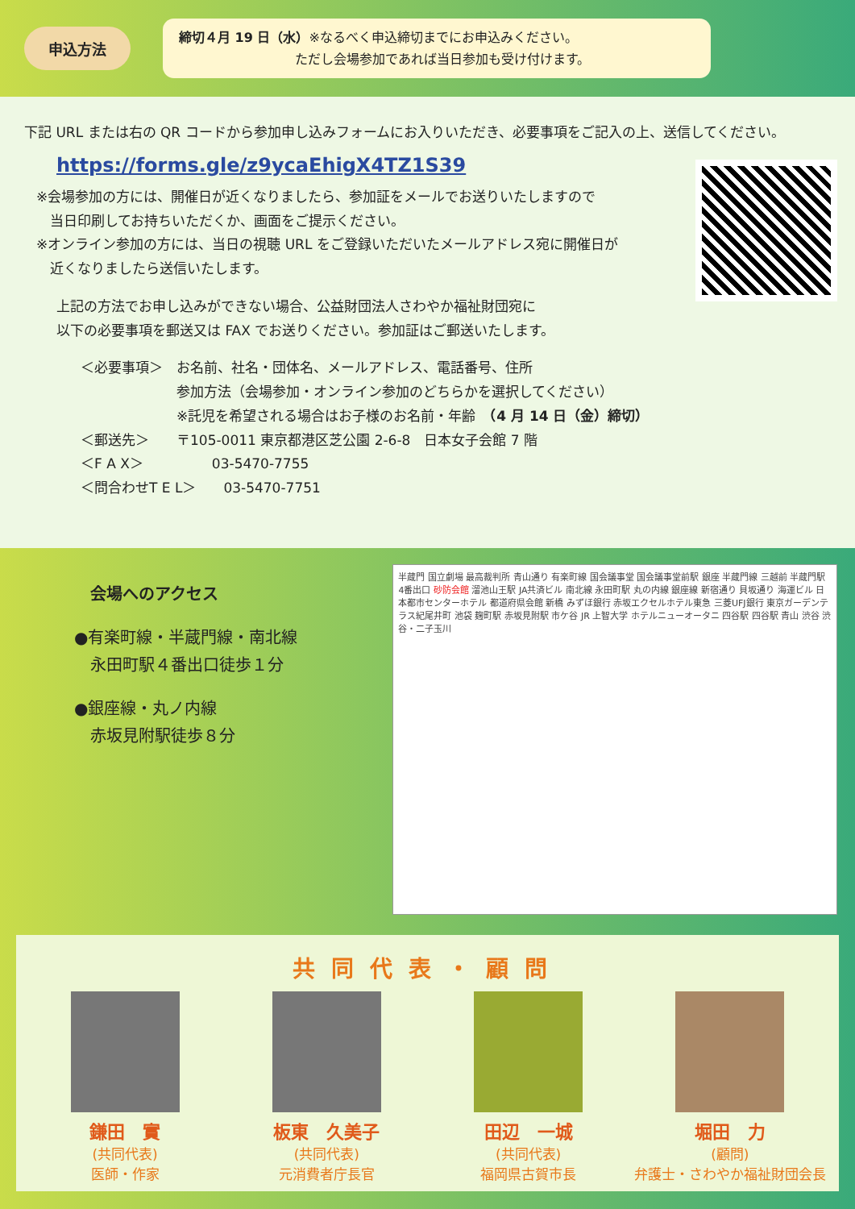申込方法
締切４月 19 日（水）※なるべく申込締切までにお申込みください。
　　　　　　　　　ただし会場参加であれば当日参加も受け付けます。
下記 URL または右の QR コードから参加申し込みフォームにお入りいただき、必要事項をご記入の上、送信してください。
https://forms.gle/z9ycaEhigX4TZ1S39
※会場参加の方には、開催日が近くなりましたら、参加証をメールでお送りいたしますので
　当日印刷してお持ちいただくか、画面をご提示ください。
※オンライン参加の方には、当日の視聴 URL をご登録いただいたメールアドレス宛に開催日が
　近くなりましたら送信いたします。
上記の方法でお申し込みができない場合、公益財団法人さわやか福祉財団宛に
以下の必要事項を郵送又は FAX でお送りください。参加証はご郵送いたします。
＜必要事項＞　お名前、社名・団体名、メールアドレス、電話番号、住所
　　　　　　　参加方法（会場参加・オンライン参加のどちらかを選択してください）
　　　　　　　※託児を希望される場合はお子様のお名前・年齢　（4 月 14 日（金）締切）
＜郵送先＞　　〒105-0011 東京都港区芝公園 2-6-8　日本女子会館 7 階
＜F A X＞　　　　　03-5470-7755
＜問合わせT E L＞　　03-5470-7751
会場へのアクセス
●有楽町線・半蔵門線・南北線
　永田町駅４番出口徒歩１分
●銀座線・丸ノ内線
　赤坂見附駅徒歩８分
半蔵門 国立劇場 最高裁判所 青山通り 有楽町線 国会議事堂 国会議事堂前駅 銀座 半蔵門線 三越前 半蔵門駅 4番出口 砂防会館 溜池山王駅 JA共済ビル 南北線 永田町駅 丸の内線 銀座線 新宿通り 貝坂通り 海運ビル 日本都市センターホテル 都道府県会館 新橋 みずほ銀行 赤坂エクセルホテル東急 三菱UFJ銀行 東京ガーデンテラス紀尾井町 池袋 麹町駅 赤坂見附駅 市ケ谷 JR 上智大学 ホテルニューオータニ 四谷駅 四谷駅 青山 渋谷 渋谷・二子玉川
共同代表・顧問
鎌田　實
(共同代表)
医師・作家
板東　久美子
(共同代表)
元消費者庁長官
田辺　一城
(共同代表)
福岡県古賀市長
堀田　力
(顧問)
弁護士・さわやか福祉財団会長